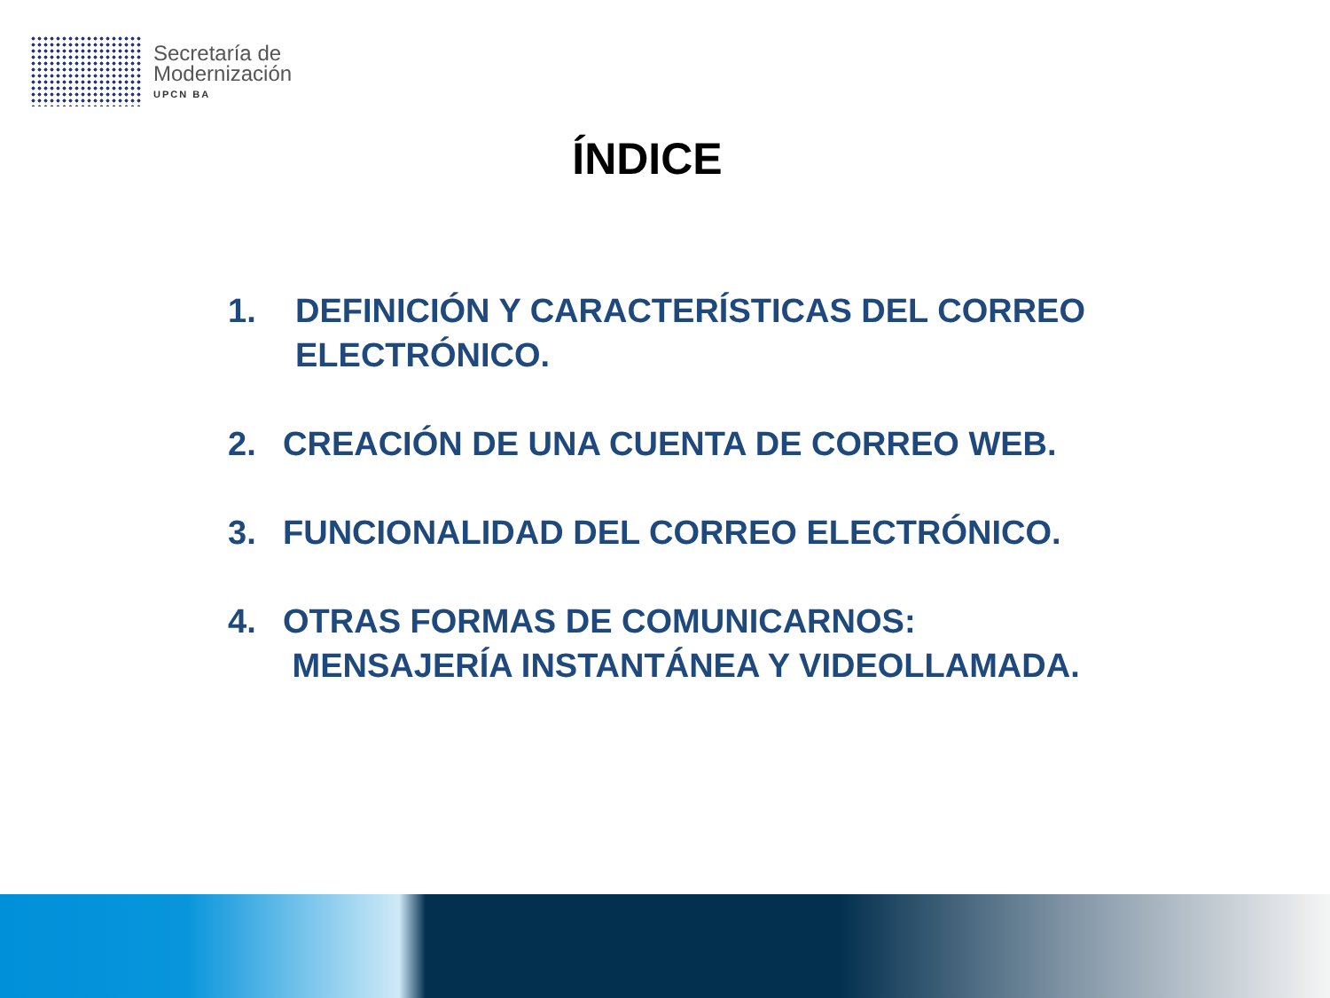Secretaría de
Modernización
UPCN BA
ÍNDICE
1. DEFINICIÓN Y CARACTERÍSTICAS DEL CORREO
ELECTRÓNICO.
2. CREACIÓN DE UNA CUENTA DE CORREO WEB.
3. FUNCIONALIDAD DEL CORREO ELECTRÓNICO.
4. OTRAS FORMAS DE COMUNICARNOS:
MENSAJERÍA INSTANTÁNEA Y VIDEOLLAMADA.